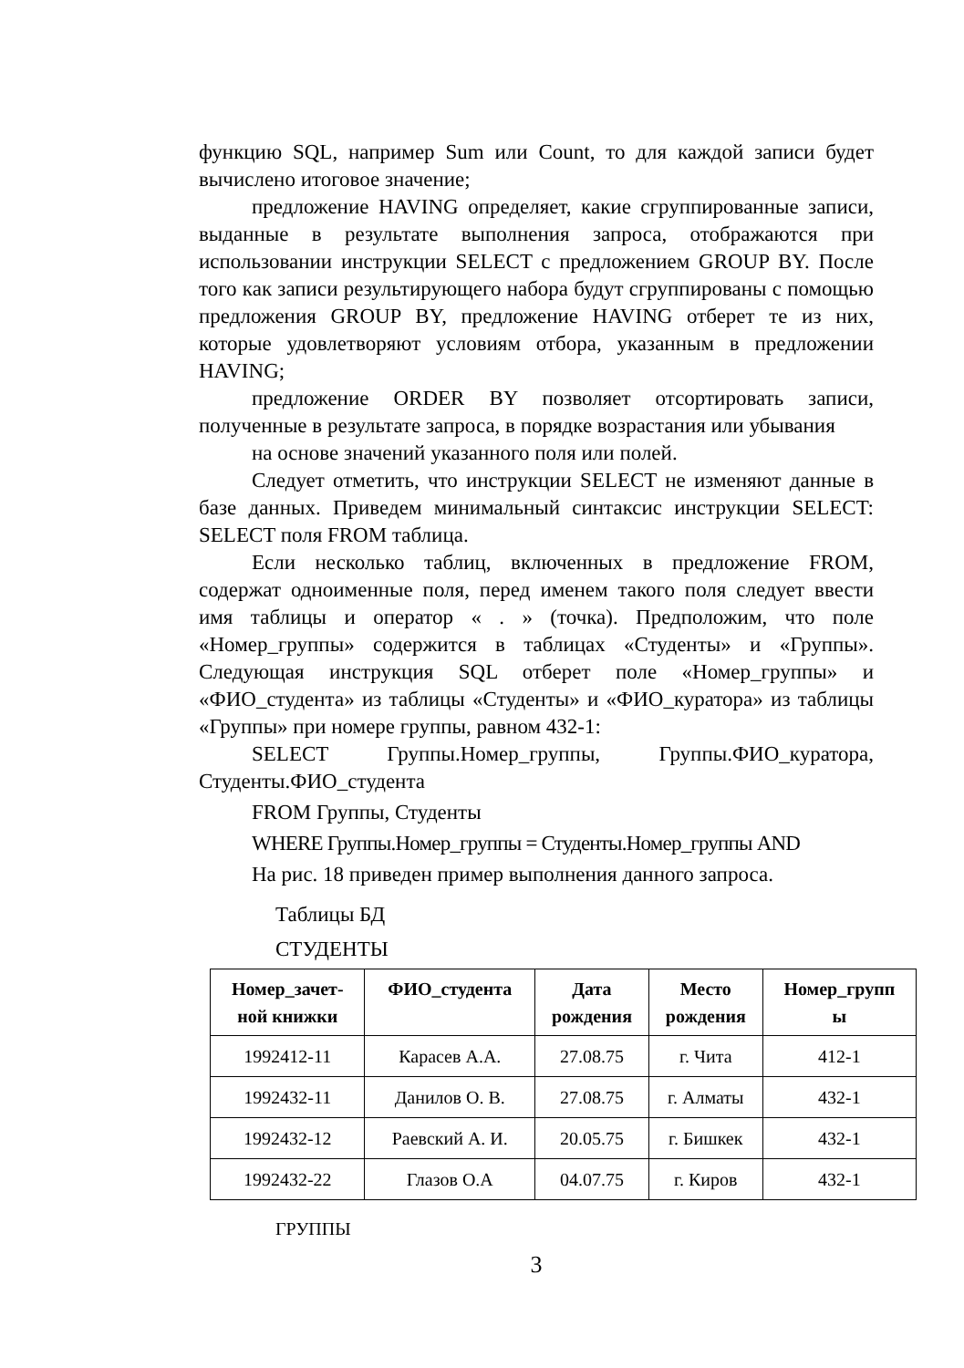функцию SQL, например Sum или Count, то для каждой записи будет вычислено итоговое значение;
предложение HAVING определяет, какие сгруппированные записи, выданные в результате выполнения запроса, отображаются при использовании инструкции SELECT с предложением GROUP BY. После того как записи результирующего набора будут сгруппированы с помощью предложения GROUP BY, предложение HAVING отберет те из них, которые удовлетворяют условиям отбора, указанным в предложении HAVING;
предложение ORDER BY позволяет отсортировать записи, полученные в результате запроса, в порядке возрастания или убывания
на основе значений указанного поля или полей.
Следует отметить, что инструкции SELECT не изменяют данные в базе данных. Приведем минимальный синтаксис инструкции SELECT: SELECT поля FROM таблица.
Если несколько таблиц, включенных в предложение FROM, содержат одноименные поля, перед именем такого поля следует ввести имя таблицы и оператор « . » (точка). Предположим, что поле «Номер_группы» содержится в таблицах «Студенты» и «Группы». Следующая инструкция SQL отберет поле «Номер_группы» и «ФИО_студента» из таблицы «Студенты» и «ФИО_куратора» из таблицы «Группы» при номере группы, равном 432-1:
SELECT Группы.Номер_группы, Группы.ФИО_куратора, Студенты.ФИО_студента
FROM Группы, Студенты
WHERE Группы.Номер_группы = Студенты.Номер_группы AND
На рис. 18 приведен пример выполнения данного запроса.
Таблицы БД
СТУДЕНТЫ
| Номер_зачет- ной книжки | ФИО_студента | Дата рождения | Место рождения | Номер_групп ы |
| --- | --- | --- | --- | --- |
| 1992412-11 | Карасев А.А. | 27.08.75 | г. Чита | 412-1 |
| 1992432-11 | Данилов О. В. | 27.08.75 | г. Алматы | 432-1 |
| 1992432-12 | Раевский А. И. | 20.05.75 | г. Бишкек | 432-1 |
| 1992432-22 | Глазов О.А | 04.07.75 | г. Киров | 432-1 |
ГРУППЫ
3